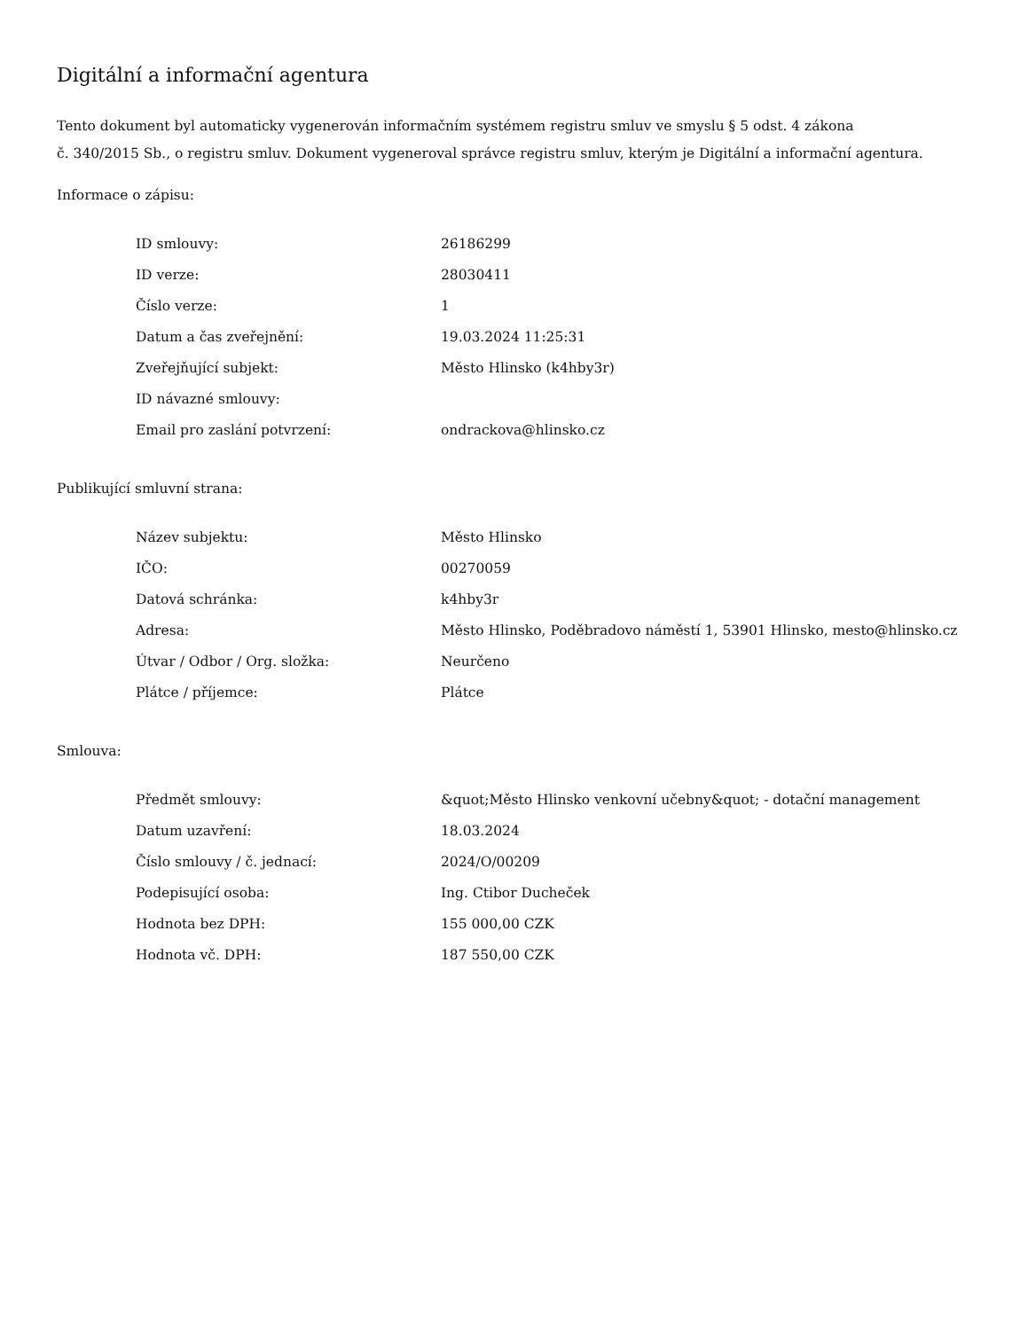Digitální a informační agentura
Tento dokument byl automaticky vygenerován informačním systémem registru smluv ve smyslu § 5 odst. 4 zákona
č. 340/2015 Sb., o registru smluv. Dokument vygeneroval správce registru smluv, kterým je Digitální a informační agentura.
Informace o zápisu:
| ID smlouvy: | 26186299 |
| ID verze: | 28030411 |
| Číslo verze: | 1 |
| Datum a čas zveřejnění: | 19.03.2024 11:25:31 |
| Zveřejňující subjekt: | Město Hlinsko (k4hby3r) |
| ID návazné smlouvy: | |
| Email pro zaslání potvrzení: | ondrackova@hlinsko.cz |
Publikující smluvní strana:
| Název subjektu: | Město Hlinsko |
| IČO: | 00270059 |
| Datová schránka: | k4hby3r |
| Adresa: | Město Hlinsko, Poděbradovo náměstí 1, 53901 Hlinsko, mesto@hlinsko.cz |
| Útvar / Odbor / Org. složka: | Neurčeno |
| Plátce / příjemce: | Plátce |
Smlouva:
| Předmět smlouvy: | &quot;Město Hlinsko venkovní učebny&quot; - dotační management |
| Datum uzavření: | 18.03.2024 |
| Číslo smlouvy / č. jednací: | 2024/O/00209 |
| Podepisující osoba: | Ing. Ctibor Ducheček |
| Hodnota bez DPH: | 155 000,00 CZK |
| Hodnota vč. DPH: | 187 550,00 CZK |